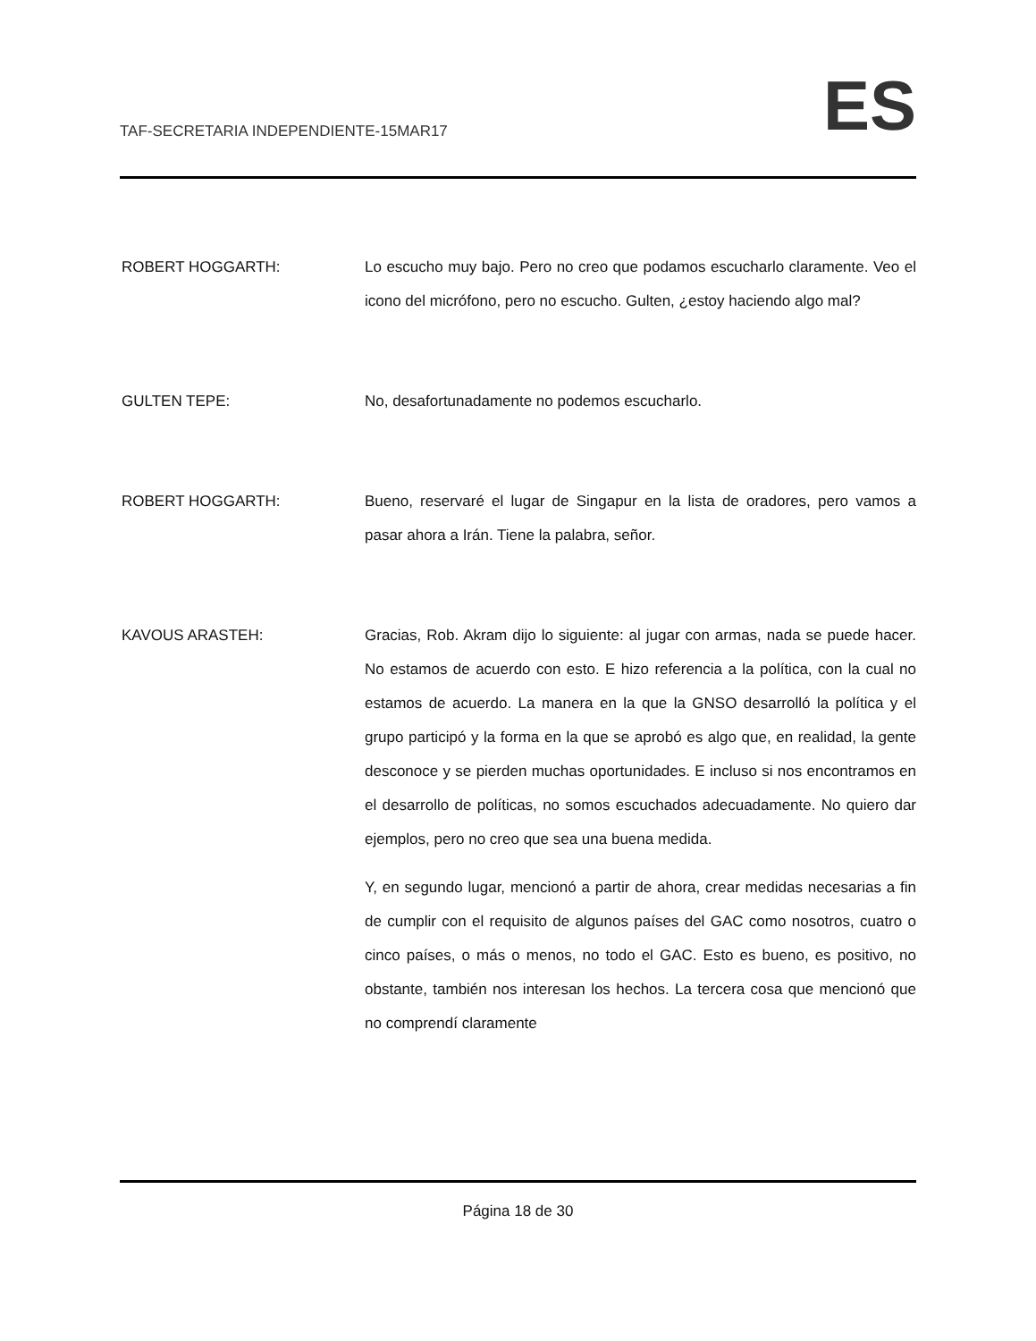TAF-SECRETARIA INDEPENDIENTE-15MAR17
ES
ROBERT HOGGARTH: Lo escucho muy bajo. Pero no creo que podamos escucharlo claramente. Veo el icono del micrófono, pero no escucho. Gulten, ¿estoy haciendo algo mal?
GULTEN TEPE: No, desafortunadamente no podemos escucharlo.
ROBERT HOGGARTH: Bueno, reservaré el lugar de Singapur en la lista de oradores, pero vamos a pasar ahora a Irán. Tiene la palabra, señor.
KAVOUS ARASTEH: Gracias, Rob. Akram dijo lo siguiente: al jugar con armas, nada se puede hacer. No estamos de acuerdo con esto. E hizo referencia a la política, con la cual no estamos de acuerdo. La manera en la que la GNSO desarrolló la política y el grupo participó y la forma en la que se aprobó es algo que, en realidad, la gente desconoce y se pierden muchas oportunidades. E incluso si nos encontramos en el desarrollo de políticas, no somos escuchados adecuadamente. No quiero dar ejemplos, pero no creo que sea una buena medida.
Y, en segundo lugar, mencionó a partir de ahora, crear medidas necesarias a fin de cumplir con el requisito de algunos países del GAC como nosotros, cuatro o cinco países, o más o menos, no todo el GAC. Esto es bueno, es positivo, no obstante, también nos interesan los hechos. La tercera cosa que mencionó que no comprendí claramente
Página 18 de 30